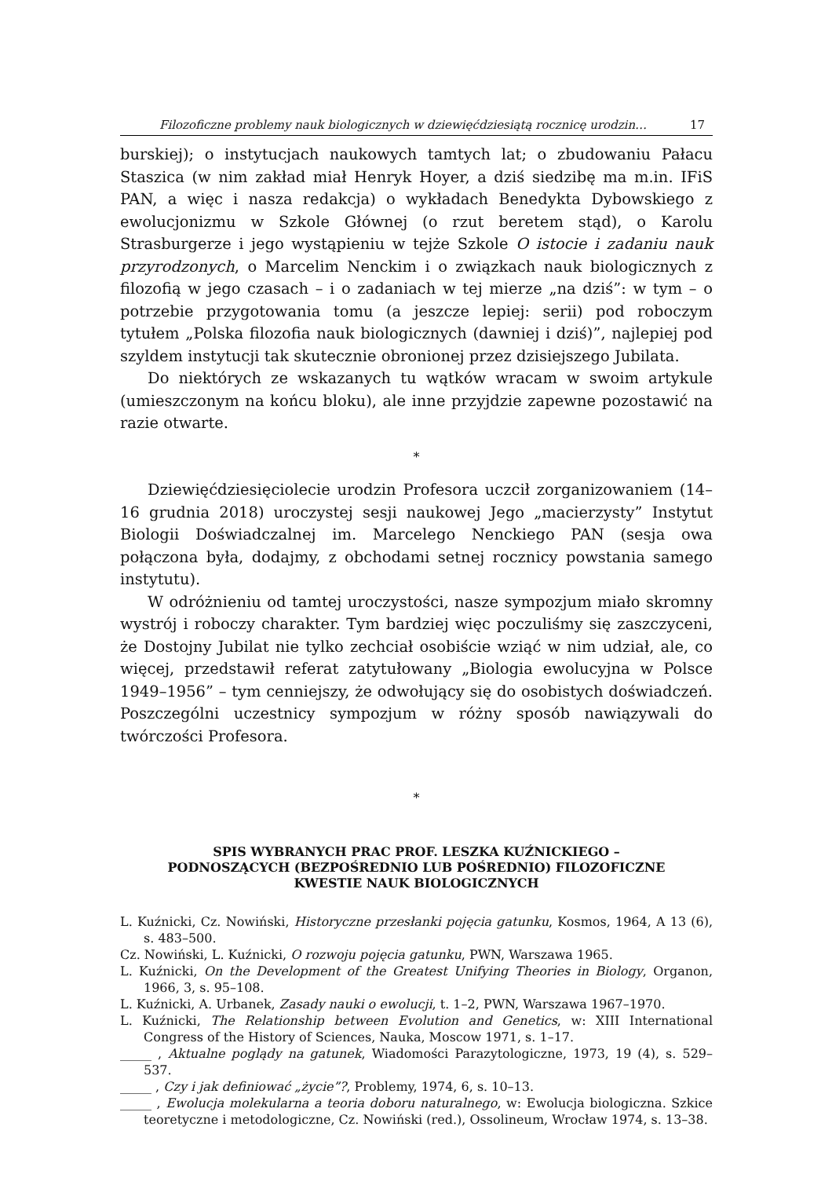Filozoficzne problemy nauk biologicznych w dziewięćdziesiątą rocznicę urodzin… 17
burskiej); o instytucjach naukowych tamtych lat; o zbudowaniu Pałacu Staszica (w nim zakład miał Henryk Hoyer, a dziś siedzibę ma m.in. IFiS PAN, a więc i nasza redakcja) o wykładach Benedykta Dybowskiego z ewolucjonizmu w Szkole Głównej (o rzut beretem stąd), o Karolu Strasburgerze i jego wystąpieniu w tejże Szkole O istocie i zadaniu nauk przyrodzonych, o Marcelim Nenckim i o związkach nauk biologicznych z filozofią w jego czasach – i o zadaniach w tej mierze „na dziś”: w tym – o potrzebie przygotowania tomu (a jeszcze lepiej: serii) pod roboczym tytułem „Polska filozofia nauk biologicznych (dawniej i dziś)”, najlepiej pod szyldem instytucji tak skutecznie obronionej przez dzisiejszego Jubilata.
Do niektórych ze wskazanych tu wątków wracam w swoim artykule (umieszczonym na końcu bloku), ale inne przyjdzie zapewne pozostawić na razie otwarte.
*
Dziewięćdziesięciolecie urodzin Profesora uczcił zorganizowaniem (14–16 grudnia 2018) uroczystej sesji naukowej Jego „macierzysty” Instytut Biologii Doświadczalnej im. Marcelego Nenckiego PAN (sesja owa połączona była, dodajmy, z obchodami setnej rocznicy powstania samego instytutu).
W odróżnieniu od tamtej uroczystości, nasze sympozjum miało skromny wystrój i roboczy charakter. Tym bardziej więc poczuliśmy się zaszczyceni, że Dostojny Jubilat nie tylko zechciał osobiście wziąć w nim udział, ale, co więcej, przedstawił referat zatytułowany „Biologia ewolucyjna w Polsce 1949–1956” – tym cenniejszy, że odwołujący się do osobistych doświadczeń. Poszczególni uczestnicy sympozjum w różny sposób nawiązywali do twórczości Profesora.
*
SPIS WYBRANYCH PRAC PROF. LESZKA KUŹNICKIEGO –
PODNOSZĄCYCH (BEZPOŚREDNIO LUB POŚREDNIO) FILOZOFICZNE
KWESTIE NAUK BIOLOGICZNYCH
L. Kuźnicki, Cz. Nowiński, Historyczne przesłanki pojęcia gatunku, Kosmos, 1964, A 13 (6), s. 483–500.
Cz. Nowiński, L. Kuźnicki, O rozwoju pojęcia gatunku, PWN, Warszawa 1965.
L. Kuźnicki, On the Development of the Greatest Unifying Theories in Biology, Organon, 1966, 3, s. 95–108.
L. Kuźnicki, A. Urbanek, Zasady nauki o ewolucji, t. 1–2, PWN, Warszawa 1967–1970.
L. Kuźnicki, The Relationship between Evolution and Genetics, w: XIII International Congress of the History of Sciences, Nauka, Moscow 1971, s. 1–17.
_____ , Aktualne poglądy na gatunek, Wiadomości Parazytologiczne, 1973, 19 (4), s. 529–537.
_____ , Czy i jak definiować „życie”?, Problemy, 1974, 6, s. 10–13.
_____ , Ewolucja molekularna a teoria doboru naturalnego, w: Ewolucja biologiczna. Szkice teoretyczne i metodologiczne, Cz. Nowiński (red.), Ossolineum, Wrocław 1974, s. 13–38.